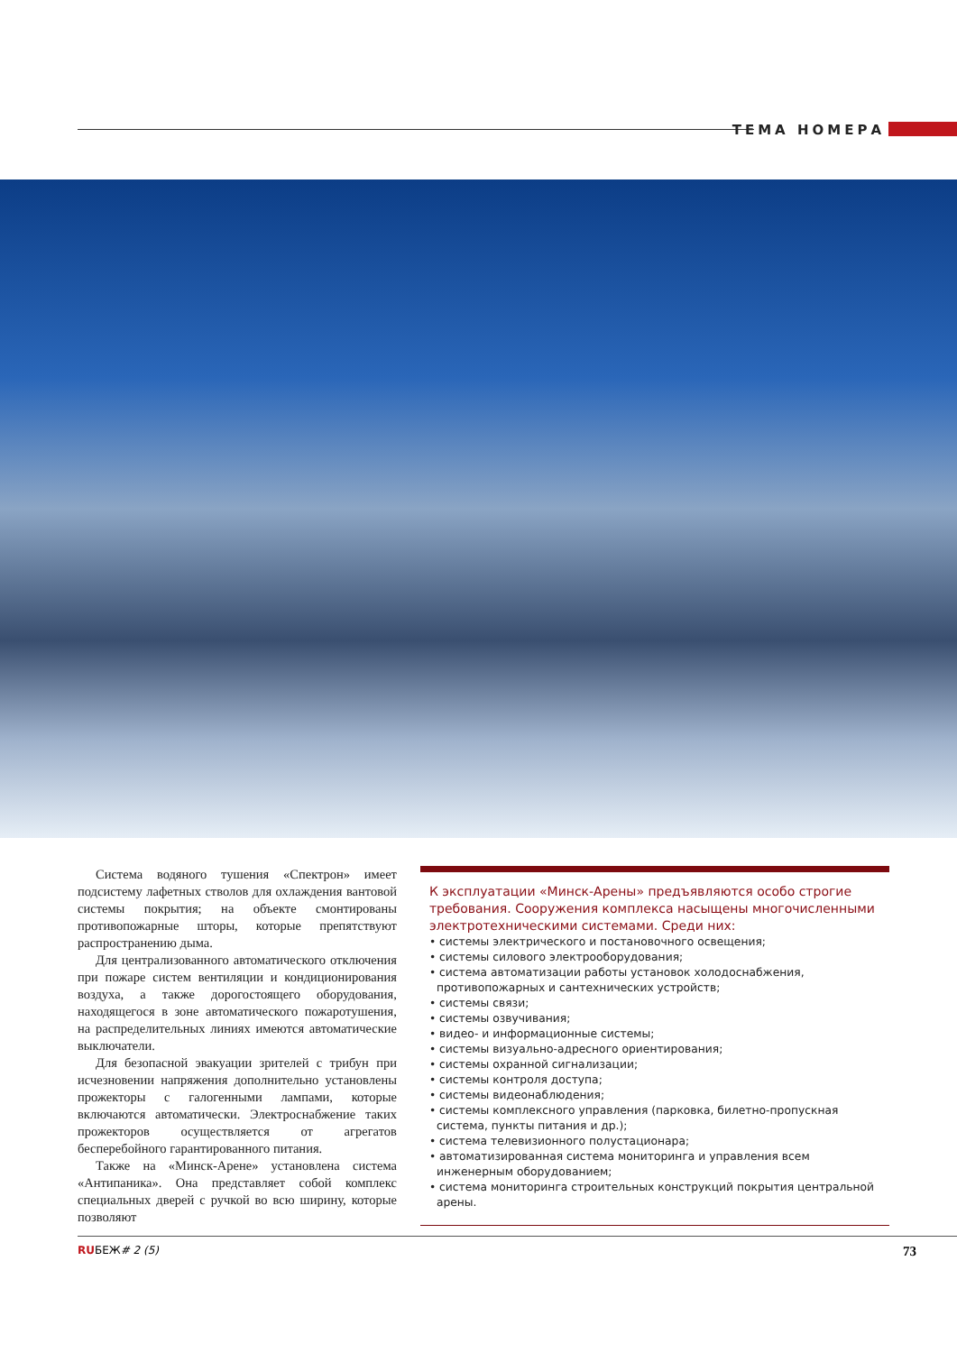ТЕМА НОМЕРА
Система водяного тушения «Спектрон» имеет подсистему лафетных стволов для охлаждения вантовой системы покрытия; на объекте смонтированы противопожарные шторы, которые препятствуют распространению дыма.
Для централизованного автоматического отключения при пожаре систем вентиляции и кондиционирования воздуха, а также дорогостоящего оборудования, находящегося в зоне автоматического пожаротушения, на распределительных линиях имеются автоматические выключатели.
Для безопасной эвакуации зрителей с трибун при исчезновении напряжения дополнительно установлены прожекторы с галогенными лампами, которые включаются автоматически. Электроснабжение таких прожекторов осуществляется от агрегатов бесперебойного гарантированного питания.
Также на «Минск-Арене» установлена система «Антипаника». Она представляет собой комплекс специальных дверей с ручкой во всю ширину, которые позволяют
К эксплуатации «Минск-Арены» предъявляются особо строгие требования. Сооружения комплекса насыщены многочисленными электротехническими системами. Среди них:
• системы электрического и постановочного освещения;
• системы силового электрооборудования;
• система автоматизации работы установок холодоснабжения, противопожарных и сантехнических устройств;
• системы связи;
• системы озвучивания;
• видео- и информационные системы;
• системы визуально-адресного ориентирования;
• системы охранной сигнализации;
• системы контроля доступа;
• системы видеонаблюдения;
• системы комплексного управления (парковка, билетно-пропускная система, пункты питания и др.);
• система телевизионного полустационара;
• автоматизированная система мониторинга и управления всем инженерным оборудованием;
• система мониторинга строительных конструкций покрытия центральной арены.
RUБЕЖ# 2 (5) 73